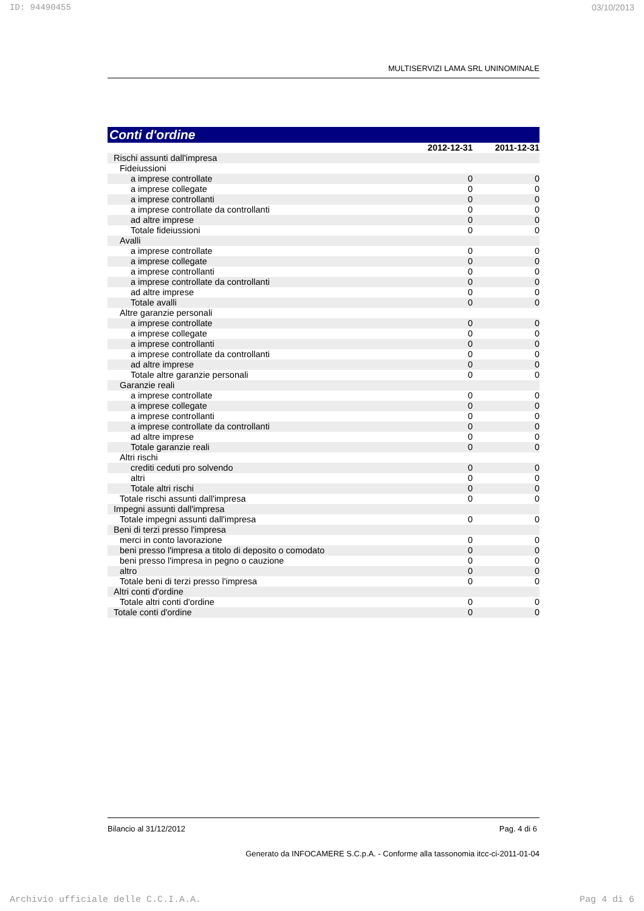ID: 94490455 03/10/2013
MULTISERVIZI LAMA SRL UNINOMINALE
Conti d'ordine
| | 2012-12-31 | 2011-12-31 |
| Rischi assunti dall'impresa | | |
| Fideiussioni | | |
| a imprese controllate | 0 | 0 |
| a imprese collegate | 0 | 0 |
| a imprese controllanti | 0 | 0 |
| a imprese controllate da controllanti | 0 | 0 |
| ad altre imprese | 0 | 0 |
| Totale fideiussioni | 0 | 0 |
| Avalli | | |
| a imprese controllate | 0 | 0 |
| a imprese collegate | 0 | 0 |
| a imprese controllanti | 0 | 0 |
| a imprese controllate da controllanti | 0 | 0 |
| ad altre imprese | 0 | 0 |
| Totale avalli | 0 | 0 |
| Altre garanzie personali | | |
| a imprese controllate | 0 | 0 |
| a imprese collegate | 0 | 0 |
| a imprese controllanti | 0 | 0 |
| a imprese controllate da controllanti | 0 | 0 |
| ad altre imprese | 0 | 0 |
| Totale altre garanzie personali | 0 | 0 |
| Garanzie reali | | |
| a imprese controllate | 0 | 0 |
| a imprese collegate | 0 | 0 |
| a imprese controllanti | 0 | 0 |
| a imprese controllate da controllanti | 0 | 0 |
| ad altre imprese | 0 | 0 |
| Totale garanzie reali | 0 | 0 |
| Altri rischi | | |
| crediti ceduti pro solvendo | 0 | 0 |
| altri | 0 | 0 |
| Totale altri rischi | 0 | 0 |
| Totale rischi assunti dall'impresa | 0 | 0 |
| Impegni assunti dall'impresa | | |
| Totale impegni assunti dall'impresa | 0 | 0 |
| Beni di terzi presso l'impresa | | |
| merci in conto lavorazione | 0 | 0 |
| beni presso l'impresa a titolo di deposito o comodato | 0 | 0 |
| beni presso l'impresa in pegno o cauzione | 0 | 0 |
| altro | 0 | 0 |
| Totale beni di terzi presso l'impresa | 0 | 0 |
| Altri conti d'ordine | | |
| Totale altri conti d'ordine | 0 | 0 |
| Totale conti d'ordine | 0 | 0 |
Bilancio al 31/12/2012 Pag. 4 di 6
Generato da INFOCAMERE S.C.p.A. - Conforme alla tassonomia itcc-ci-2011-01-04
Archivio ufficiale delle C.C.I.A.A. Pag 4 di 6